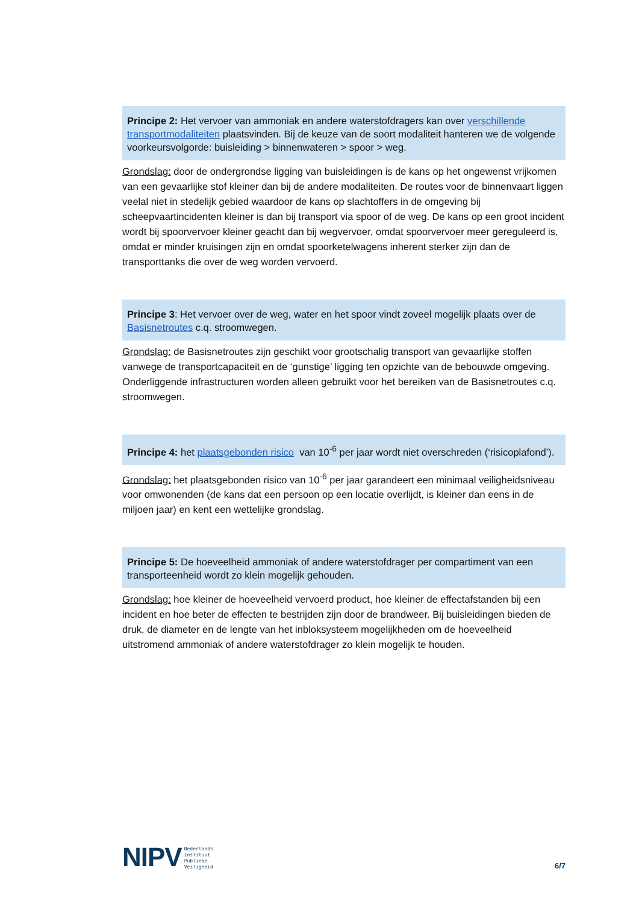Principe 2: Het vervoer van ammoniak en andere waterstofdragers kan over verschillende transportmodaliteiten plaatsvinden. Bij de keuze van de soort modaliteit hanteren we de volgende voorkeursvolgorde: buisleiding > binnenwateren > spoor > weg.
Grondslag: door de ondergrondse ligging van buisleidingen is de kans op het ongewenst vrijkomen van een gevaarlijke stof kleiner dan bij de andere modaliteiten. De routes voor de binnenvaart liggen veelal niet in stedelijk gebied waardoor de kans op slachtoffers in de omgeving bij scheepvaartincidenten kleiner is dan bij transport via spoor of de weg. De kans op een groot incident wordt bij spoorvervoer kleiner geacht dan bij wegvervoer, omdat spoorvervoer meer gereguleerd is, omdat er minder kruisingen zijn en omdat spoorketelwagens inherent sterker zijn dan de transporttanks die over de weg worden vervoerd.
Principe 3: Het vervoer over de weg, water en het spoor vindt zoveel mogelijk plaats over de Basisnetroutes c.q. stroomwegen.
Grondslag: de Basisnetroutes zijn geschikt voor grootschalig transport van gevaarlijke stoffen vanwege de transportcapaciteit en de ‘gunstige’ ligging ten opzichte van de bebouwde omgeving. Onderliggende infrastructuren worden alleen gebruikt voor het bereiken van de Basisnetroutes c.q. stroomwegen.
Principe 4: het plaatsgebonden risico van 10<sup>-6</sup> per jaar wordt niet overschreden (‘risicoplafond’).
Grondslag: het plaatsgebonden risico van 10<sup>-6</sup> per jaar garandeert een minimaal veiligheidsniveau voor omwonenden (de kans dat een persoon op een locatie overlijdt, is kleiner dan eens in de miljoen jaar) en kent een wettelijke grondslag.
Principe 5: De hoeveelheid ammoniak of andere waterstofdrager per compartiment van een transporteenheid wordt zo klein mogelijk gehouden.
Grondslag: hoe kleiner de hoeveelheid vervoerd product, hoe kleiner de effectafstanden bij een incident en hoe beter de effecten te bestrijden zijn door de brandweer. Bij buisleidingen bieden de druk, de diameter en de lengte van het inbloksysteem mogelijkheden om de hoeveelheid uitstromend ammoniak of andere waterstofdrager zo klein mogelijk te houden.
NIPV Nederlands
Instituut
Publieke
Veiligheid
6/7